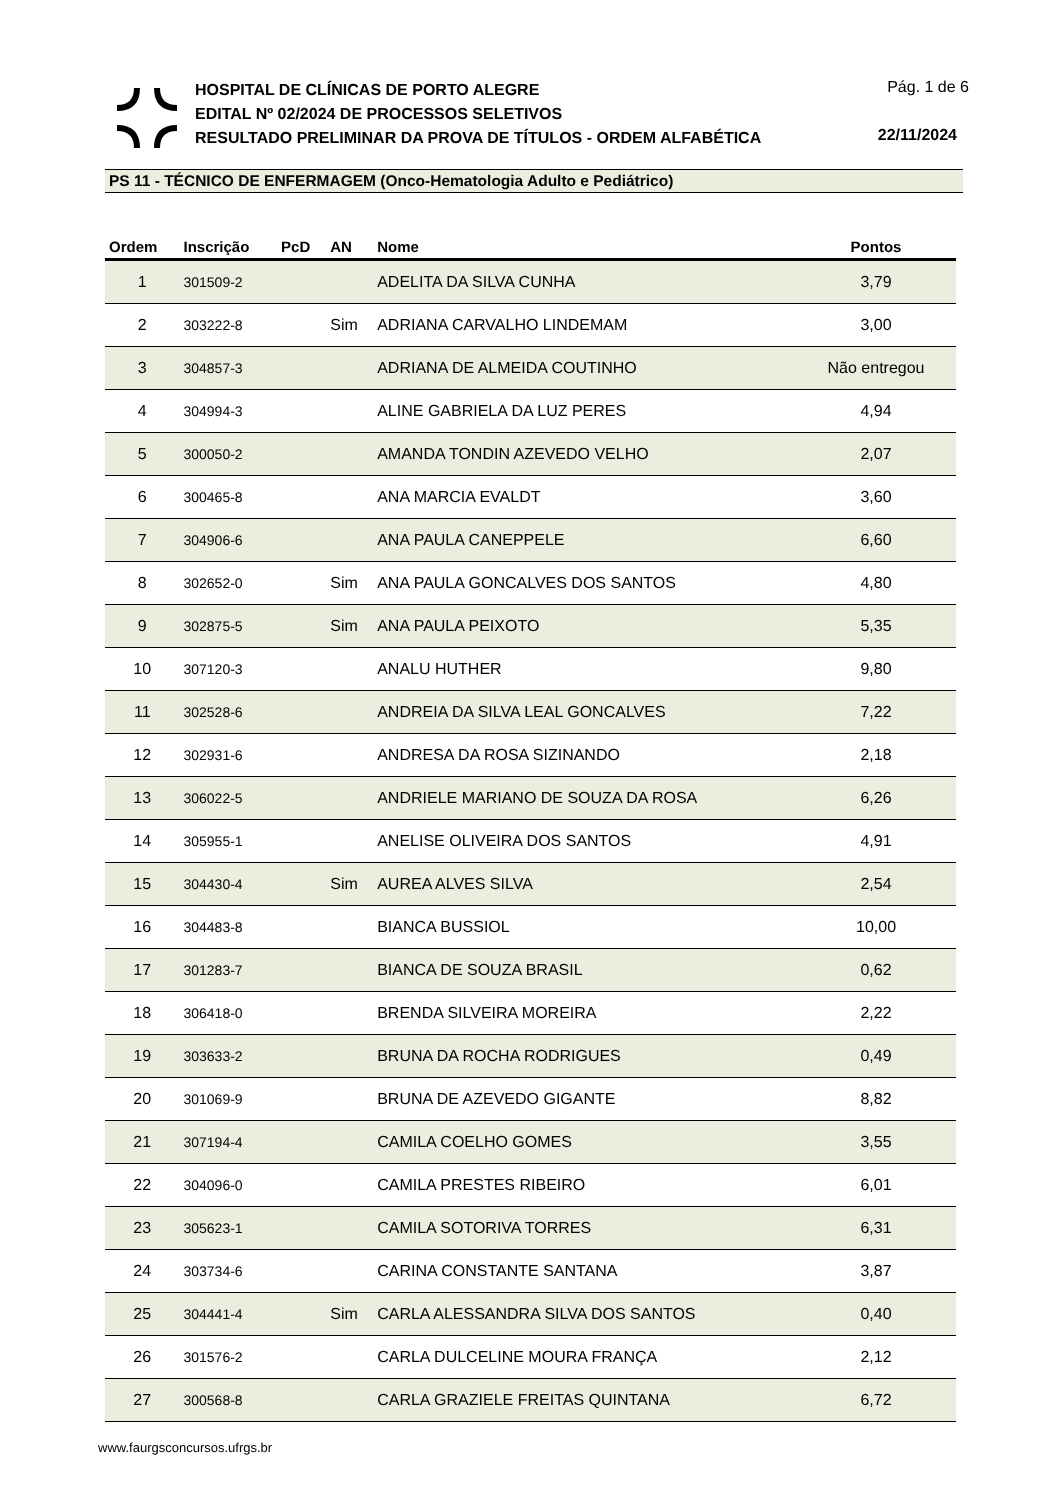HOSPITAL DE CLÍNICAS DE PORTO ALEGRE
EDITAL Nº 02/2024 DE PROCESSOS SELETIVOS
RESULTADO PRELIMINAR DA PROVA DE TÍTULOS - ORDEM ALFABÉTICA
Pág. 1 de 6
22/11/2024
PS 11 - TÉCNICO DE ENFERMAGEM (Onco-Hematologia Adulto e Pediátrico)
| Ordem | Inscrição | PcD | AN | Nome | Pontos | |
| --- | --- | --- | --- | --- | --- | --- |
| 1 | 301509-2 | | | ADELITA DA SILVA CUNHA | 3,79 | |
| 2 | 303222-8 | | Sim | ADRIANA CARVALHO LINDEMAM | 3,00 | |
| 3 | 304857-3 | | | ADRIANA DE ALMEIDA COUTINHO | Não entregou | |
| 4 | 304994-3 | | | ALINE GABRIELA DA LUZ PERES | 4,94 | |
| 5 | 300050-2 | | | AMANDA TONDIN AZEVEDO VELHO | 2,07 | |
| 6 | 300465-8 | | | ANA MARCIA EVALDT | 3,60 | |
| 7 | 304906-6 | | | ANA PAULA CANEPPELE | 6,60 | |
| 8 | 302652-0 | | Sim | ANA PAULA GONCALVES DOS SANTOS | 4,80 | |
| 9 | 302875-5 | | Sim | ANA PAULA PEIXOTO | 5,35 | |
| 10 | 307120-3 | | | ANALU HUTHER | 9,80 | |
| 11 | 302528-6 | | | ANDREIA DA SILVA LEAL GONCALVES | 7,22 | |
| 12 | 302931-6 | | | ANDRESA DA ROSA SIZINANDO | 2,18 | |
| 13 | 306022-5 | | | ANDRIELE MARIANO DE SOUZA DA ROSA | 6,26 | |
| 14 | 305955-1 | | | ANELISE OLIVEIRA DOS SANTOS | 4,91 | |
| 15 | 304430-4 | | Sim | AUREA ALVES SILVA | 2,54 | |
| 16 | 304483-8 | | | BIANCA BUSSIOL | 10,00 | |
| 17 | 301283-7 | | | BIANCA DE SOUZA BRASIL | 0,62 | |
| 18 | 306418-0 | | | BRENDA SILVEIRA MOREIRA | 2,22 | |
| 19 | 303633-2 | | | BRUNA DA ROCHA RODRIGUES | 0,49 | |
| 20 | 301069-9 | | | BRUNA DE AZEVEDO GIGANTE | 8,82 | |
| 21 | 307194-4 | | | CAMILA COELHO GOMES | 3,55 | |
| 22 | 304096-0 | | | CAMILA PRESTES RIBEIRO | 6,01 | |
| 23 | 305623-1 | | | CAMILA SOTORIVA TORRES | 6,31 | |
| 24 | 303734-6 | | | CARINA CONSTANTE SANTANA | 3,87 | |
| 25 | 304441-4 | | Sim | CARLA ALESSANDRA SILVA DOS SANTOS | 0,40 | |
| 26 | 301576-2 | | | CARLA DULCELINE MOURA FRANÇA | 2,12 | |
| 27 | 300568-8 | | | CARLA GRAZIELE FREITAS QUINTANA | 6,72 | |
www.faurgsconcursos.ufrgs.br